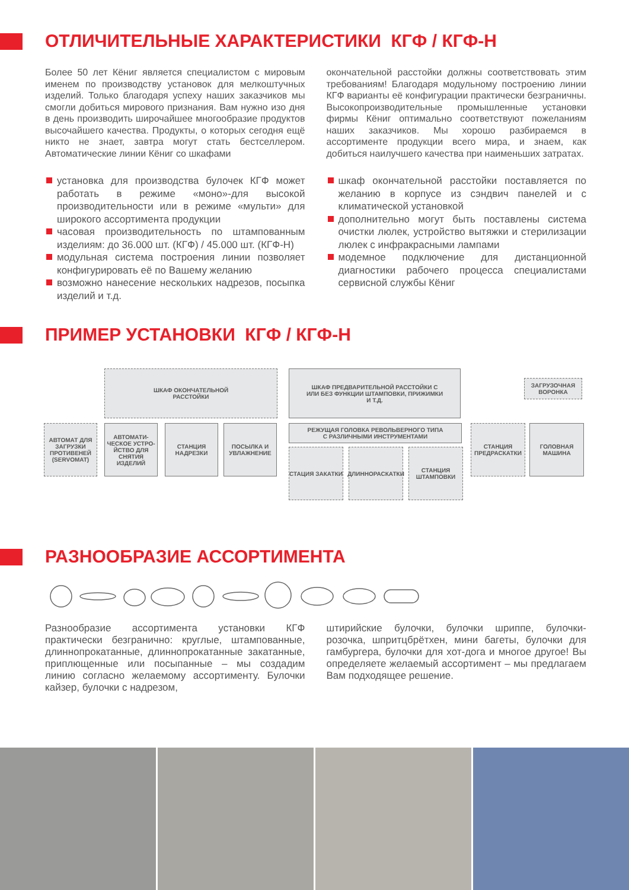ОТЛИЧИТЕЛЬНЫЕ ХАРАКТЕРИСТИКИ КГФ / КГФ-Н
Более 50 лет Кёниг является специалистом с мировым именем по производству установок для мелкоштучных изделий. Только благодаря успеху наших заказчиков мы смогли добиться мирового признания. Вам нужно изо дня в день производить широчайшее многообразие продуктов высочайшего качества. Продукты, о которых сегодня ещё никто не знает, завтра могут стать бестселлером. Автоматические линии Кёниг со шкафами
окончательной расстойки должны соответствовать этим требованиям! Благодаря модульному построению линии КГФ варианты её конфигурации практически безграничны. Высокопроизводительные промышленные установки фирмы Кёниг оптимально соответствуют пожеланиям наших заказчиков. Мы хорошо разбираемся в ассортименте продукции всего мира, и знаем, как добиться наилучшего качества при наименьших затратах.
установка для производства булочек КГФ может работать в режиме «моно»-для высокой производительности или в режиме «мульти» для широкого ассортимента продукции
часовая производительность по штампованным изделиям: до 36.000 шт. (КГФ) / 45.000 шт. (КГФ-Н)
модульная система построения линии позволяет конфигурировать её по Вашему желанию
возможно нанесение нескольких надрезов, посыпка изделий и т.д.
шкаф окончательной расстойки поставляется по желанию в корпусе из сэндвич панелей и с климатической установкой
дополнительно могут быть поставлены система очистки люлек, устройство вытяжки и стерилизации люлек с инфракрасными лампами
модемное подключение для дистанционной диагностики рабочего процесса специалистами сервисной службы Кёниг
ПРИМЕР УСТАНОВКИ КГФ / КГФ-Н
ШКАФ ОКОНЧАТЕЛЬНОЙ
РАССТОЙКИ
ШКАФ ПРЕДВАРИТЕЛЬНОЙ РАССТОЙКИ С
ИЛИ БЕЗ ФУНКЦИИ ШТАМПОВКИ, ПРИЖИМКИ
И Т.Д.
ЗАГРУЗОЧНАЯ
ВОРОНКА
АВТОМАТ ДЛЯ ЗАГРУЗКИ ПРОТИВЕНЕЙ (SERVOMAT)
АВТОМАТИ-ЧЕСКОЕ УСТРО-ЙСТВО ДЛЯ СНЯТИЯ ИЗДЕЛИЙ
СТАНЦИЯ НАДРЕЗКИ
ПОСЫЛКА И УВЛАЖНЕНИЕ
РЕЖУЩАЯ ГОЛОВКА РЕВОЛЬВЕРНОГО ТИПА
С РАЗЛИЧНЫМИ ИНСТРУМЕНТАМИ
СТАЦИЯ ЗАКАТКИ ДЛИННОРАСКАТКИ
СТАНЦИЯ ШТАМПОВКИ
СТАНЦИЯ ПРЕДРАСКАТКИ
ГОЛОВНАЯ МАШИНА
РАЗНООБРАЗИЕ АССОРТИМЕНТА
Разнообразие ассортимента установки КГФ практически безгранично: круглые, штампованные, длиннопрокатанные, длиннопрокатанные закатанные, приплющенные или посыпанные – мы создадим линию согласно желаемому ассортименту. Булочки кайзер, булочки с надрезом,
штирийские булочки, булочки шриппе, булочки-розочка, шпритцбрётхен, мини багеты, булочки для гамбургера, булочки для хот-дога и многое другое! Вы определяете желаемый ассортимент – мы предлагаем Вам подходящее решение.